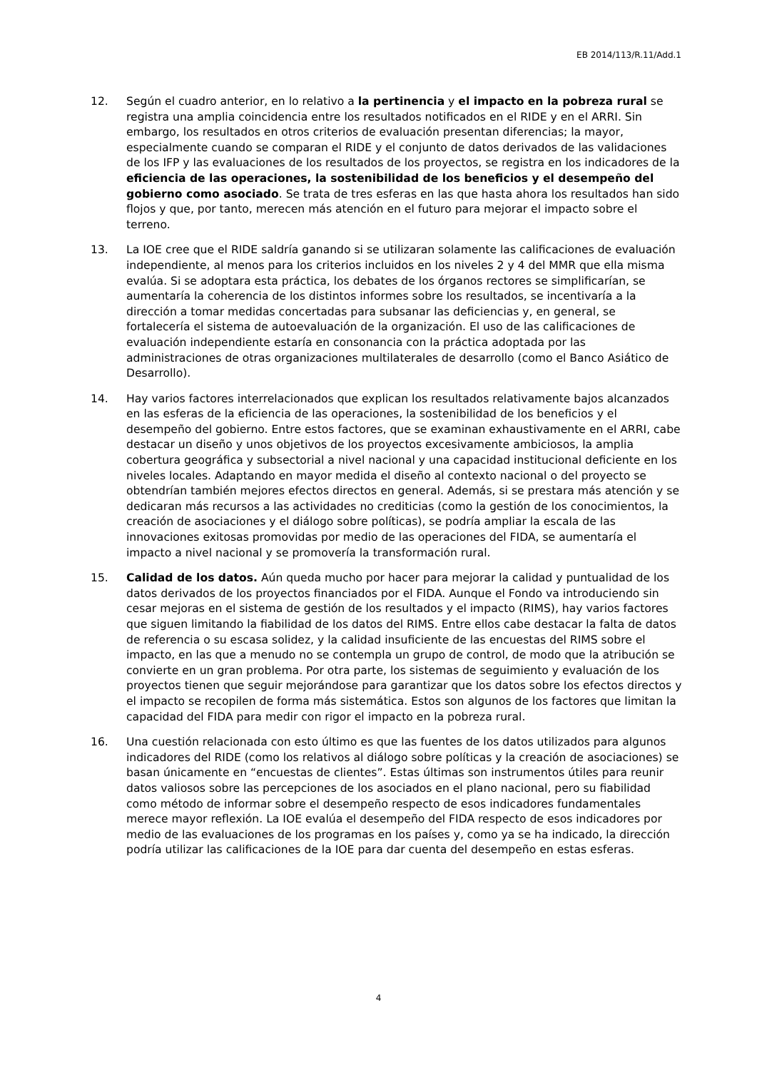EB 2014/113/R.11/Add.1
12. Según el cuadro anterior, en lo relativo a la pertinencia y el impacto en la pobreza rural se registra una amplia coincidencia entre los resultados notificados en el RIDE y en el ARRI. Sin embargo, los resultados en otros criterios de evaluación presentan diferencias; la mayor, especialmente cuando se comparan el RIDE y el conjunto de datos derivados de las validaciones de los IFP y las evaluaciones de los resultados de los proyectos, se registra en los indicadores de la eficiencia de las operaciones, la sostenibilidad de los beneficios y el desempeño del gobierno como asociado. Se trata de tres esferas en las que hasta ahora los resultados han sido flojos y que, por tanto, merecen más atención en el futuro para mejorar el impacto sobre el terreno.
13. La IOE cree que el RIDE saldría ganando si se utilizaran solamente las calificaciones de evaluación independiente, al menos para los criterios incluidos en los niveles 2 y 4 del MMR que ella misma evalúa. Si se adoptara esta práctica, los debates de los órganos rectores se simplificarían, se aumentaría la coherencia de los distintos informes sobre los resultados, se incentivaría a la dirección a tomar medidas concertadas para subsanar las deficiencias y, en general, se fortalecería el sistema de autoevaluación de la organización. El uso de las calificaciones de evaluación independiente estaría en consonancia con la práctica adoptada por las administraciones de otras organizaciones multilaterales de desarrollo (como el Banco Asiático de Desarrollo).
14. Hay varios factores interrelacionados que explican los resultados relativamente bajos alcanzados en las esferas de la eficiencia de las operaciones, la sostenibilidad de los beneficios y el desempeño del gobierno. Entre estos factores, que se examinan exhaustivamente en el ARRI, cabe destacar un diseño y unos objetivos de los proyectos excesivamente ambiciosos, la amplia cobertura geográfica y subsectorial a nivel nacional y una capacidad institucional deficiente en los niveles locales. Adaptando en mayor medida el diseño al contexto nacional o del proyecto se obtendrían también mejores efectos directos en general. Además, si se prestara más atención y se dedicaran más recursos a las actividades no crediticias (como la gestión de los conocimientos, la creación de asociaciones y el diálogo sobre políticas), se podría ampliar la escala de las innovaciones exitosas promovidas por medio de las operaciones del FIDA, se aumentaría el impacto a nivel nacional y se promovería la transformación rural.
15. Calidad de los datos. Aún queda mucho por hacer para mejorar la calidad y puntualidad de los datos derivados de los proyectos financiados por el FIDA. Aunque el Fondo va introduciendo sin cesar mejoras en el sistema de gestión de los resultados y el impacto (RIMS), hay varios factores que siguen limitando la fiabilidad de los datos del RIMS. Entre ellos cabe destacar la falta de datos de referencia o su escasa solidez, y la calidad insuficiente de las encuestas del RIMS sobre el impacto, en las que a menudo no se contempla un grupo de control, de modo que la atribución se convierte en un gran problema. Por otra parte, los sistemas de seguimiento y evaluación de los proyectos tienen que seguir mejorándose para garantizar que los datos sobre los efectos directos y el impacto se recopilen de forma más sistemática. Estos son algunos de los factores que limitan la capacidad del FIDA para medir con rigor el impacto en la pobreza rural.
16. Una cuestión relacionada con esto último es que las fuentes de los datos utilizados para algunos indicadores del RIDE (como los relativos al diálogo sobre políticas y la creación de asociaciones) se basan únicamente en “encuestas de clientes”. Estas últimas son instrumentos útiles para reunir datos valiosos sobre las percepciones de los asociados en el plano nacional, pero su fiabilidad como método de informar sobre el desempeño respecto de esos indicadores fundamentales merece mayor reflexión. La IOE evalúa el desempeño del FIDA respecto de esos indicadores por medio de las evaluaciones de los programas en los países y, como ya se ha indicado, la dirección podría utilizar las calificaciones de la IOE para dar cuenta del desempeño en estas esferas.
4